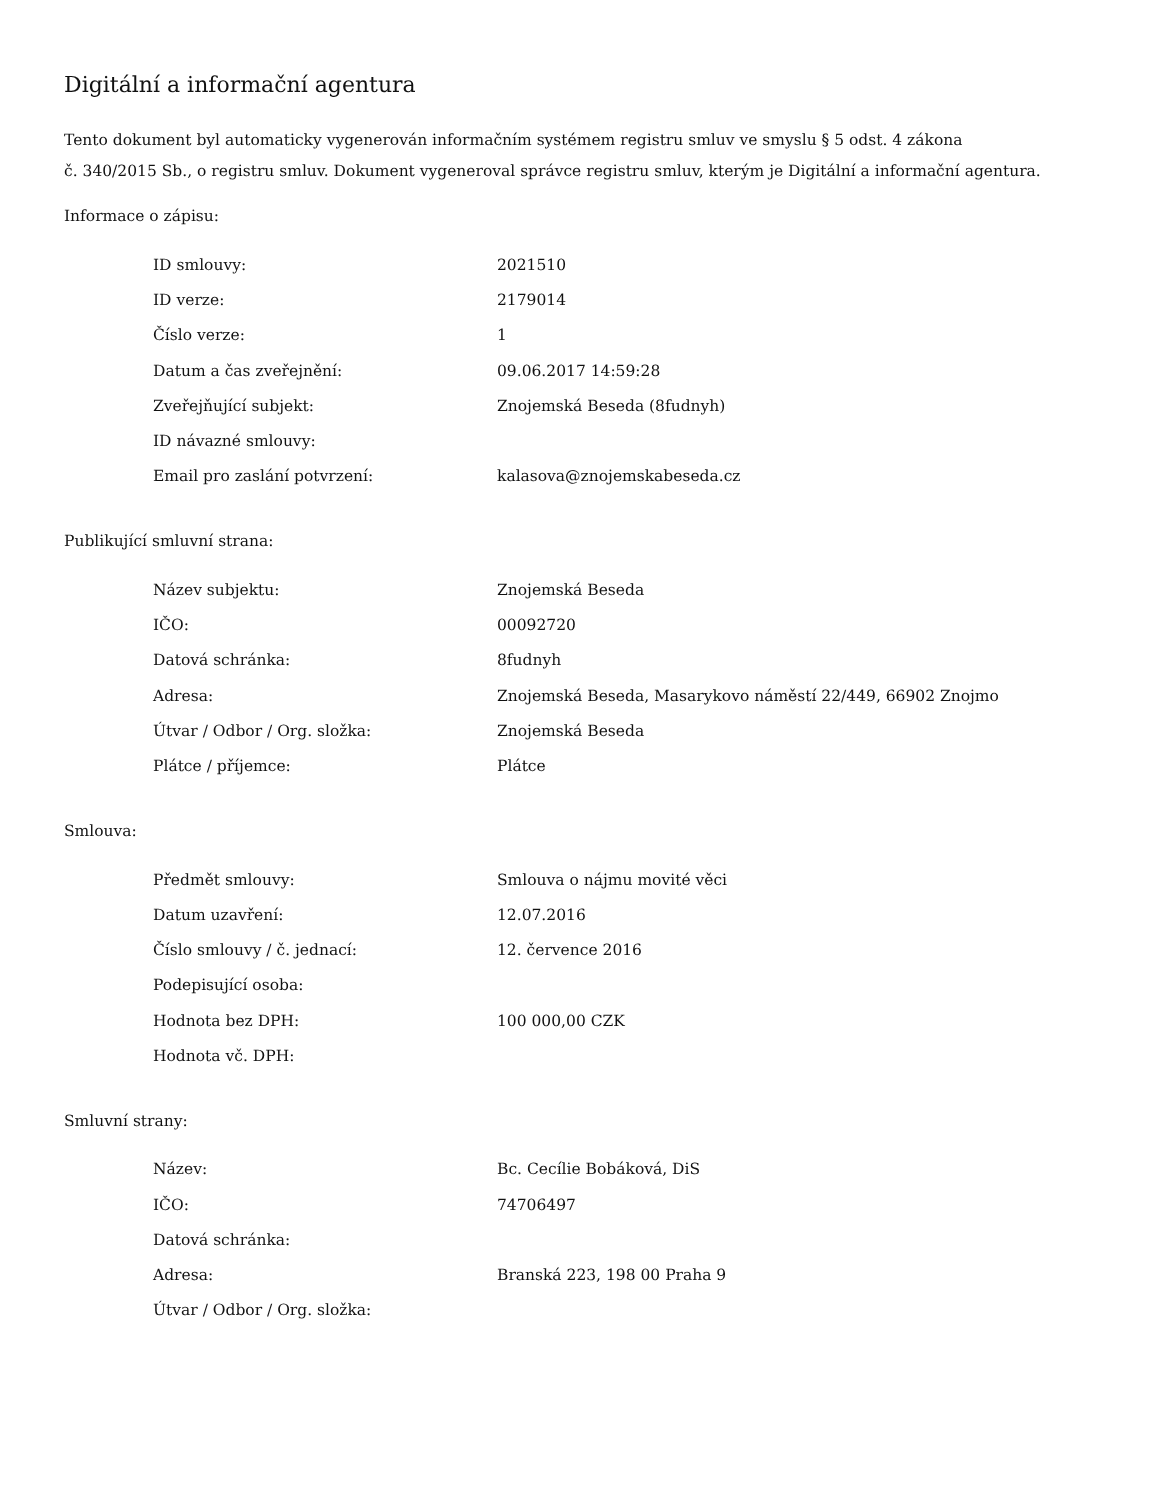Digitální a informační agentura
Tento dokument byl automaticky vygenerován informačním systémem registru smluv ve smyslu § 5 odst. 4 zákona
č. 340/2015 Sb., o registru smluv. Dokument vygeneroval správce registru smluv, kterým je Digitální a informační agentura.
Informace o zápisu:
| ID smlouvy: | 2021510 |
| ID verze: | 2179014 |
| Číslo verze: | 1 |
| Datum a čas zveřejnění: | 09.06.2017 14:59:28 |
| Zveřejňující subjekt: | Znojemská Beseda (8fudnyh) |
| ID návazné smlouvy: | |
| Email pro zaslání potvrzení: | kalasova@znojemskabeseda.cz |
Publikující smluvní strana:
| Název subjektu: | Znojemská Beseda |
| IČO: | 00092720 |
| Datová schránka: | 8fudnyh |
| Adresa: | Znojemská Beseda, Masarykovo náměstí 22/449, 66902 Znojmo |
| Útvar / Odbor / Org. složka: | Znojemská Beseda |
| Plátce / příjemce: | Plátce |
Smlouva:
| Předmět smlouvy: | Smlouva o nájmu movité věci |
| Datum uzavření: | 12.07.2016 |
| Číslo smlouvy / č. jednací: | 12. července 2016 |
| Podepisující osoba: | |
| Hodnota bez DPH: | 100 000,00 CZK |
| Hodnota vč. DPH: | |
Smluvní strany:
| Název: | Bc. Cecílie Bobáková, DiS |
| IČO: | 74706497 |
| Datová schránka: | |
| Adresa: | Branská 223, 198 00 Praha 9 |
| Útvar / Odbor / Org. složka: | |